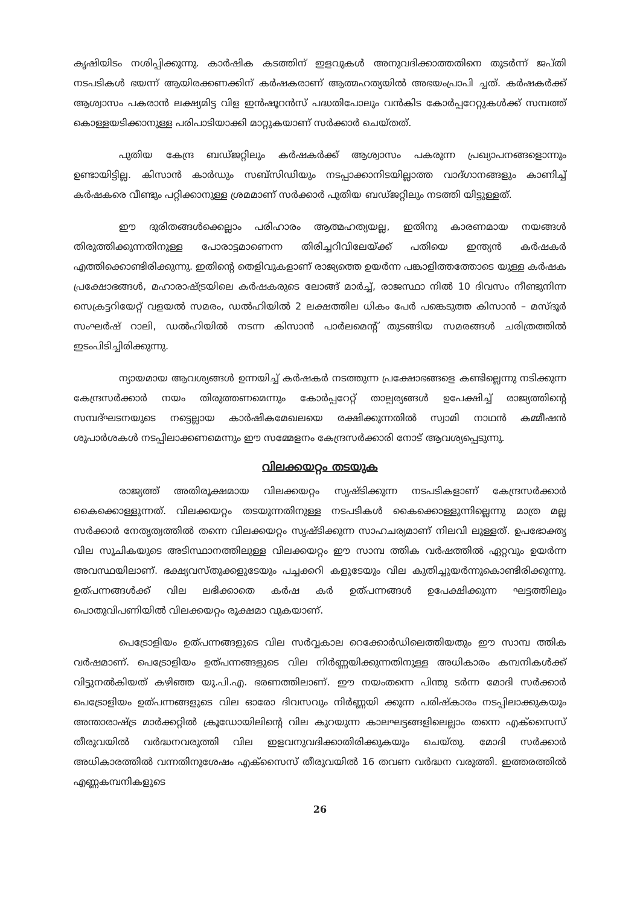കൃഷിയിടം നശിപ്പിക്കുന്നു. കാർഷിക കടത്തിന് ഇളവുകൾ അനുവദിക്കാത്തതിനെ തുടർന്ന് ജപ്തി നടപടികൾ ഭയന്ന് ആയിരക്കണക്കിന് കർഷകരാണ് ആത്മഹത്യയിൽ അഭയംപ്രാപി ച്ചത്. കർഷകർക്ക് ആശ്വാസം പകരാൻ ലക്ഷ്യമിട്ട വിള ഇൻഷൂറൻസ് പദ്ധതിപോലും വൻകിട കോർപ്പറേറ്റുകൾക്ക് സമ്പത്ത് കൊള്ളയടിക്കാനുള്ള പരിപാടിയാക്കി മാറ്റുകയാണ് സർക്കാർ ചെയ്തത്.
പുതിയ കേന്ദ്ര ബഡ്ജറ്റിലും കർഷകർക്ക് ആശ്വാസം പകരുന്ന പ്രഖ്യാപനങ്ങളൊന്നും ഉണ്ടായിട്ടില്ല. കിസാൻ കാർഡും സബ്സിഡിയും നടപ്പാക്കാനിടയില്ലാത്ത വാദ്ഗാനങ്ങളും കാണിച്ച് കർഷകരെ വീണ്ടും പറ്റിക്കാനുള്ള ശ്രമമാണ് സർക്കാർ പുതിയ ബഡ്ജറ്റിലും നടത്തി യിട്ടുള്ളത്.
ഈ ദുരിതങ്ങൾക്കെല്ലാം പരിഹാരം ആത്മഹത്യയല്ല, ഇതിനു കാരണമായ നയങ്ങൾ തിരുത്തിക്കുന്നതിനുള്ള പോരാട്ടമാണെന്ന തിരിച്ചറിവിലേയ്ക്ക് പതിയെ ഇന്ത്യൻ കർഷകർ എത്തിക്കൊണ്ടിരിക്കുന്നു. ഇതിന്റെ തെളിവുകളാണ് രാജ്യത്തെ ഉയർന്ന പങ്കാളിത്തത്തോടെ യുള്ള കർഷക പ്രക്ഷോഭങ്ങൾ, മഹാരാഷ്ട്രയിലെ കർഷകരുടെ ലോങ്ങ് മാർച്ച്, രാജസ്ഥാ നിൽ 10 ദിവസം നീണ്ടുനിന്ന സെക്രട്ടറിയേറ്റ് വളയൽ സമരം, ഡൽഹിയിൽ 2 ലക്ഷത്തില ധികം പേർ പങ്കെടുത്ത കിസാൻ – മസ്ദൂർ സംഘർഷ് റാലി, ഡൽഹിയിൽ നടന്ന കിസാൻ പാർലമെന്റ് തുടങ്ങിയ സമരങ്ങൾ ചരിത്രത്തിൽ ഇടംപിടിച്ചിരിക്കുന്നു.
ന്യായമായ ആവശ്യങ്ങൾ ഉന്നയിച്ച് കർഷകർ നടത്തുന്ന പ്രക്ഷോഭങ്ങളെ കണ്ടില്ലെന്നു നടിക്കുന്ന കേന്ദ്രസർക്കാർ നയം തിരുത്തണമെന്നും കോർപ്പറേറ്റ് താല്പര്യങ്ങൾ ഉപേക്ഷിച്ച് രാജ്യത്തിന്റെ സമ്പദ്ഘടനയുടെ നട്ടെല്ലായ കാർഷികമേഖലയെ രക്ഷിക്കുന്നതിൽ സ്വാമി നാഥൻ കമ്മീഷൻ ശുപാർശകൾ നടപ്പിലാക്കണമെന്നും ഈ സമ്മേളനം കേന്ദ്രസർക്കാരി നോട് ആവശ്യപ്പെടുന്നു.
വിലക്കയറ്റം തടയുക
രാജ്യത്ത് അതിരൂക്ഷമായ വിലക്കയറ്റം സൃഷ്ടിക്കുന്ന നടപടികളാണ് കേന്ദ്രസർക്കാർ കൈക്കൊള്ളുന്നത്. വിലക്കയറ്റം തടയുന്നതിനുള്ള നടപടികൾ കൈക്കൊള്ളുന്നില്ലെന്നു മാത്ര മല്ല സർക്കാർ നേതൃത്വത്തിൽ തന്നെ വിലക്കയറ്റം സൃഷ്ടിക്കുന്ന സാഹചര്യമാണ് നിലവി ലുള്ളത്. ഉപഭോക്തൃ വില സൂചികയുടെ അടിസ്ഥാനത്തിലുള്ള വിലക്കയറ്റം ഈ സാമ്പ ത്തിക വർഷത്തിൽ ഏറ്റവും ഉയർന്ന അവസ്ഥയിലാണ്. ഭക്ഷ്യവസ്തുക്കളുടേയും പച്ചക്കറി കളുടേയും വില കുതിച്ചുയർന്നുകൊണ്ടിരിക്കുന്നു. ഉത്പന്നങ്ങൾക്ക് വില ലഭിക്കാതെ കർഷ കർ ഉത്പന്നങ്ങൾ ഉപേക്ഷിക്കുന്ന ഘട്ടത്തിലും പൊതുവിപണിയിൽ വിലക്കയറ്റം രൂക്ഷമാ വുകയാണ്.
പെട്രോളിയം ഉത്പന്നങ്ങളുടെ വില സർവ്വകാല റെക്കോർഡിലെത്തിയതും ഈ സാമ്പ ത്തിക വർഷമാണ്. പെട്രോളിയം ഉത്പന്നങ്ങളുടെ വില നിർണ്ണയിക്കുന്നതിനുള്ള അധികാരം കമ്പനികൾക്ക് വിട്ടുനൽകിയത് കഴിഞ്ഞ യു.പി.എ. ഭരണത്തിലാണ്. ഈ നയംതന്നെ പിന്തു ടർന്ന മോദി സർക്കാർ പെട്രോളിയം ഉത്പന്നങ്ങളുടെ വില ഓരോ ദിവസവും നിർണ്ണയി ക്കുന്ന പരിഷ്കാരം നടപ്പിലാക്കുകയും അന്താരാഷ്ട്ര മാർക്കറ്റിൽ ക്രൂഡോയിലിന്റെ വില കുറയുന്ന കാലഘട്ടങ്ങളിലെല്ലാം തന്നെ എക്സൈസ് തീരുവയിൽ വർദ്ധനവരുത്തി വില ഇളവനുവദിക്കാതിരിക്കുകയും ചെയ്തു. മോദി സർക്കാർ അധികാരത്തിൽ വന്നതിനുശേഷം എക്സൈസ് തീരുവയിൽ 16 തവണ വർദ്ധന വരുത്തി. ഇത്തരത്തിൽ എണ്ണകമ്പനികളുടെ
26